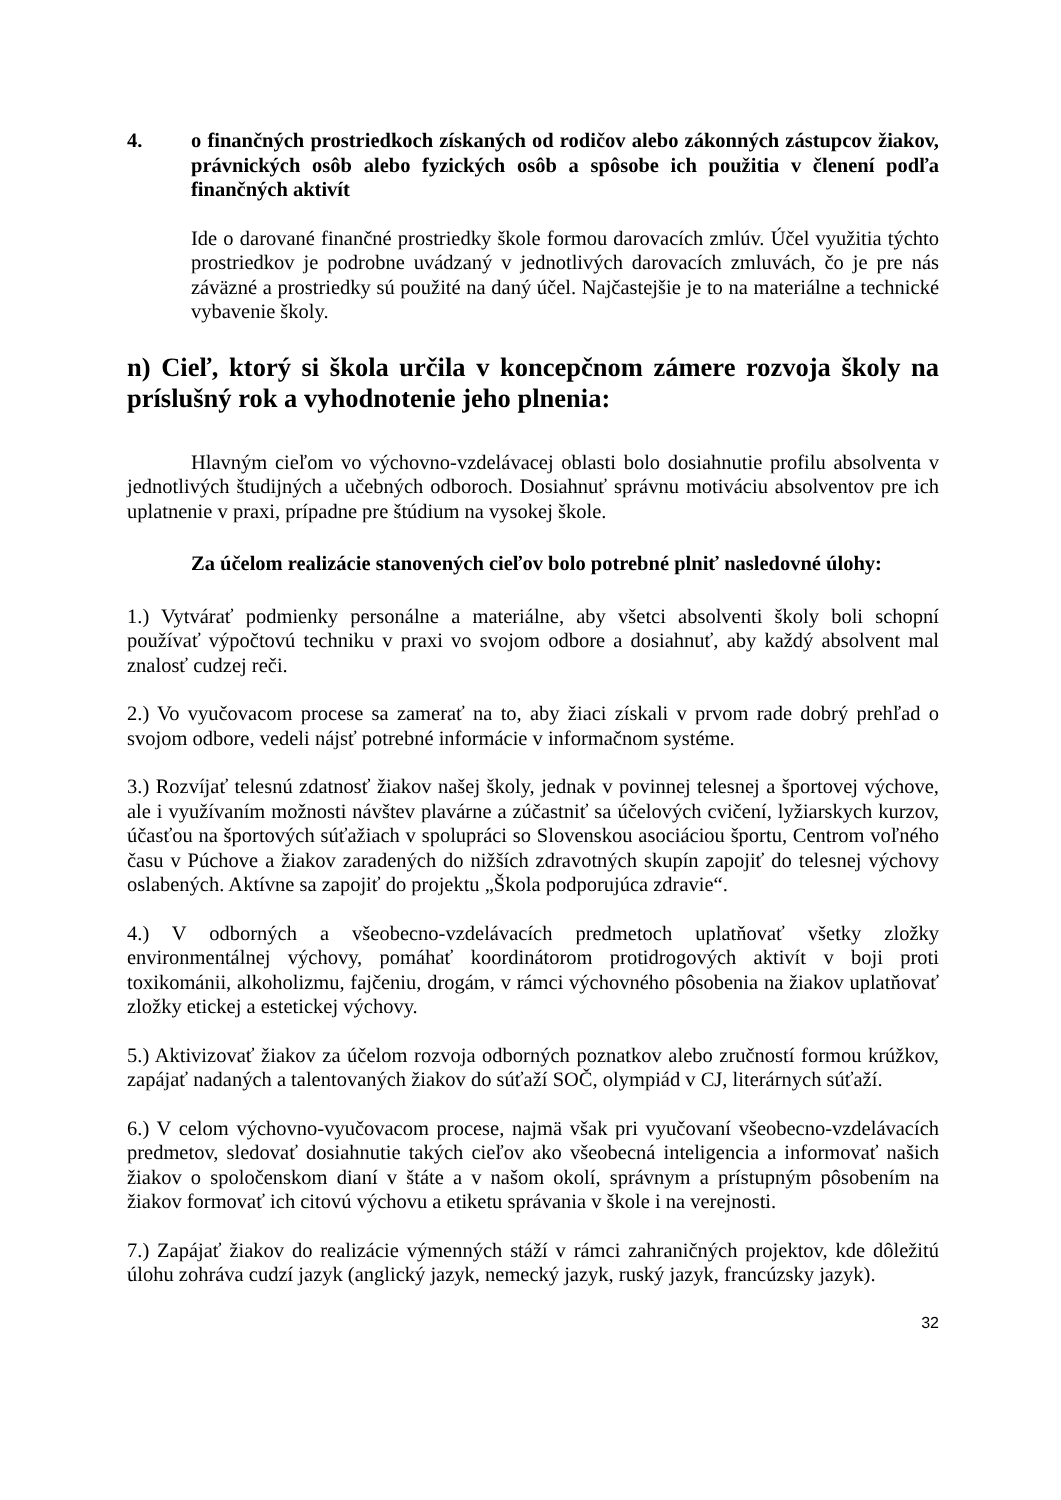4. o finančných prostriedkoch získaných od rodičov alebo zákonných zástupcov žiakov, právnických osôb alebo fyzických osôb a spôsobe ich použitia v členení podľa finančných aktivít
Ide o darované finančné prostriedky škole formou darovacích zmlúv. Účel využitia týchto prostriedkov je podrobne uvádzaný v jednotlivých darovacích zmluvách, čo je pre nás záväzné a prostriedky sú použité na daný účel. Najčastejšie je to na materiálne a technické vybavenie školy.
n) Cieľ, ktorý si škola určila v koncepčnom zámere rozvoja školy na príslušný rok a vyhodnotenie jeho plnenia:
Hlavným cieľom vo výchovno-vzdelávacej oblasti bolo dosiahnutie profilu absolventa v jednotlivých študijných a učebných odboroch. Dosiahnuť správnu motiváciu absolventov pre ich uplatnenie v praxi, prípadne pre štúdium na vysokej škole.
Za účelom realizácie stanovených cieľov bolo potrebné plniť nasledovné úlohy:
1.) Vytvárať podmienky personálne a materiálne, aby všetci absolventi školy boli schopní používať výpočtovú techniku v praxi vo svojom odbore a dosiahnuť, aby každý absolvent mal znalosť cudzej reči.
2.) Vo vyučovacom procese sa zamerať na to, aby žiaci získali v prvom rade dobrý prehľad o svojom odbore, vedeli nájsť potrebné informácie v informačnom systéme.
3.) Rozvíjať telesnú zdatnosť žiakov našej školy, jednak v povinnej telesnej a športovej výchove, ale i využívaním možnosti návštev plavárne a zúčastniť sa účelových cvičení, lyžiarskych kurzov, účasťou na športových súťažiach v spolupráci so Slovenskou asociáciou športu, Centrom voľného času v Púchove a žiakov zaradených do nižších zdravotných skupín zapojiť do telesnej výchovy oslabených. Aktívne sa zapojiť do projektu „Škola podporujúca zdravie“.
4.) V odborných a všeobecno-vzdelávacích predmetoch uplatňovať všetky zložky environmentálnej výchovy, pomáhať koordinátorom protidrogových aktivít v boji proti toxikománii, alkoholizmu, fajčeniu, drogám, v rámci výchovného pôsobenia na žiakov uplatňovať zložky etickej a estetickej výchovy.
5.) Aktivizovať žiakov za účelom rozvoja odborných poznatkov alebo zručností formou krúžkov, zapájať nadaných a talentovaných žiakov do súťaží SOČ, olympiád v CJ, literárnych súťaží.
6.) V celom výchovno-vyučovacom procese, najmä však pri vyučovaní všeobecno-vzdelávacích predmetov, sledovať dosiahnutie takých cieľov ako všeobecná inteligencia a informovať našich žiakov o spoločenskom dianí v štáte a v našom okolí, správnym a prístupným pôsobením na žiakov formovať ich citovú výchovu a etiketu správania v škole i na verejnosti.
7.) Zapájať žiakov do realizácie výmenných stáží v rámci zahraničných projektov, kde dôležitú úlohu zohráva cudzí jazyk (anglický jazyk, nemecký jazyk, ruský jazyk, francúzsky jazyk).
32